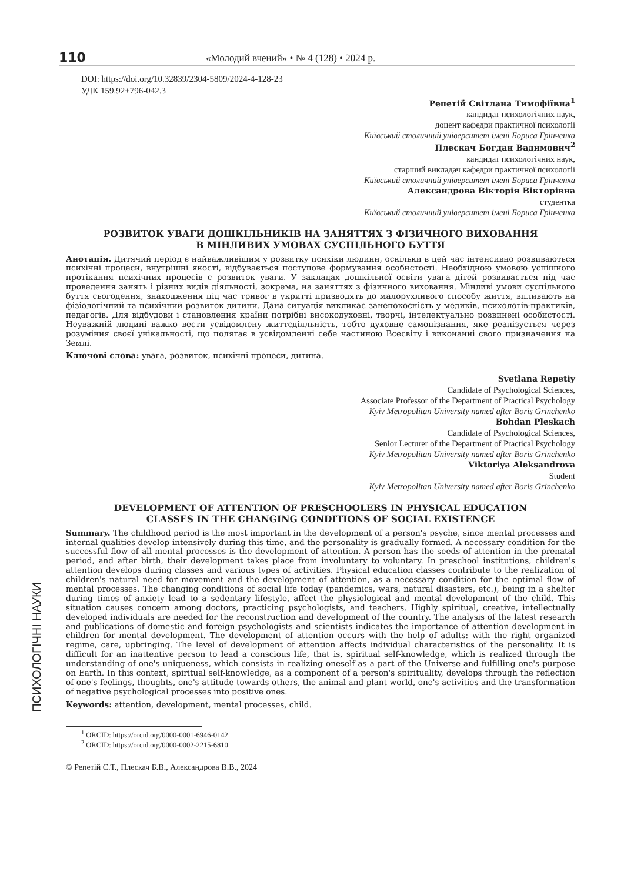110
«Молодий вчений» • № 4 (128) • 2024 р.
ПСИХОЛОГІЧНІ НАУКИ
DOI: https://doi.org/10.32839/2304-5809/2024-4-128-23
УДК 159.92+796-042.3
Репетій Світлана Тимофіївна<sup>1</sup>
кандидат психологічних наук,
доцент кафедри практичної психології
Київський столичний університет імені Бориса Грінченка
Плескач Богдан Вадимович<sup>2</sup>
кандидат психологічних наук,
старший викладач кафедри практичної психології
Київський столичний університет імені Бориса Грінченка
Александрова Вікторія Вікторівна
студентка
Київський столичний університет імені Бориса Грінченка
РОЗВИТОК УВАГИ ДОШКІЛЬНИКІВ НА ЗАНЯТТЯХ З ФІЗИЧНОГО ВИХОВАННЯ
В МІНЛИВИХ УМОВАХ СУСПІЛЬНОГО БУТТЯ
Анотація. Дитячий період є найважливішим у розвитку психіки людини, оскільки в цей час інтенсивно розвиваються психічні процеси, внутрішні якості, відбувається поступове формування особистості. Необхідною умовою успішного протікання психічних процесів є розвиток уваги. У закладах дошкільної освіти увага дітей розвивається під час проведення занять і різних видів діяльності, зокрема, на заняттях з фізичного виховання. Мінливі умови суспільного буття сьогодення, знаходження під час тривог в укритті призводять до малорухливого способу життя, впливають на фізіологічний та психічний розвиток дитини. Дана ситуація викликає занепокоєність у медиків, психологів-практиків, педагогів. Для відбудови і становлення країни потрібні високодуховні, творчі, інтелектуально розвинені особистості. Неуважній людині важко вести усвідомлену життєдіяльність, тобто духовне самопізнання, яке реалізується через розуміння своєї унікальності, що полягає в усвідомленні себе частиною Всесвіту і виконанні свого призначення на Землі.
Ключові слова: увага, розвиток, психічні процеси, дитина.
Svetlana Repetiy
Candidate of Psychological Sciences,
Associate Professor of the Department of Practical Psychology
Kyiv Metropolitan University named after Boris Grinchenko
Bohdan Pleskach
Candidate of Psychological Sciences,
Senior Lecturer of the Department of Practical Psychology
Kyiv Metropolitan University named after Boris Grinchenko
Viktoriya Aleksandrova
Student
Kyiv Metropolitan University named after Boris Grinchenko
DEVELOPMENT OF ATTENTION OF PRESCHOOLERS IN PHYSICAL EDUCATION
CLASSES IN THE CHANGING CONDITIONS OF SOCIAL EXISTENCE
Summary. The childhood period is the most important in the development of a person's psyche, since mental processes and internal qualities develop intensively during this time, and the personality is gradually formed. A necessary condition for the successful flow of all mental processes is the development of attention. A person has the seeds of attention in the prenatal period, and after birth, their development takes place from involuntary to voluntary. In preschool institutions, children's attention develops during classes and various types of activities. Physical education classes contribute to the realization of children's natural need for movement and the development of attention, as a necessary condition for the optimal flow of mental processes. The changing conditions of social life today (pandemics, wars, natural disasters, etc.), being in a shelter during times of anxiety lead to a sedentary lifestyle, affect the physiological and mental development of the child. This situation causes concern among doctors, practicing psychologists, and teachers. Highly spiritual, creative, intellectually developed individuals are needed for the reconstruction and development of the country. The analysis of the latest research and publications of domestic and foreign psychologists and scientists indicates the importance of attention development in children for mental development. The development of attention occurs with the help of adults: with the right organized regime, care, upbringing. The level of development of attention affects individual characteristics of the personality. It is difficult for an inattentive person to lead a conscious life, that is, spiritual self-knowledge, which is realized through the understanding of one's uniqueness, which consists in realizing oneself as a part of the Universe and fulfilling one's purpose on Earth. In this context, spiritual self-knowledge, as a component of a person's spirituality, develops through the reflection of one's feelings, thoughts, one's attitude towards others, the animal and plant world, one's activities and the transformation of negative psychological processes into positive ones.
Keywords: attention, development, mental processes, child.
<sup>1</sup> ORCID: https://orcid.org/0000-0001-6946-0142
<sup>2</sup> ORCID: https://orcid.org/0000-0002-2215-6810
© Репетій С.Т., Плескач Б.В., Александрова В.В., 2024